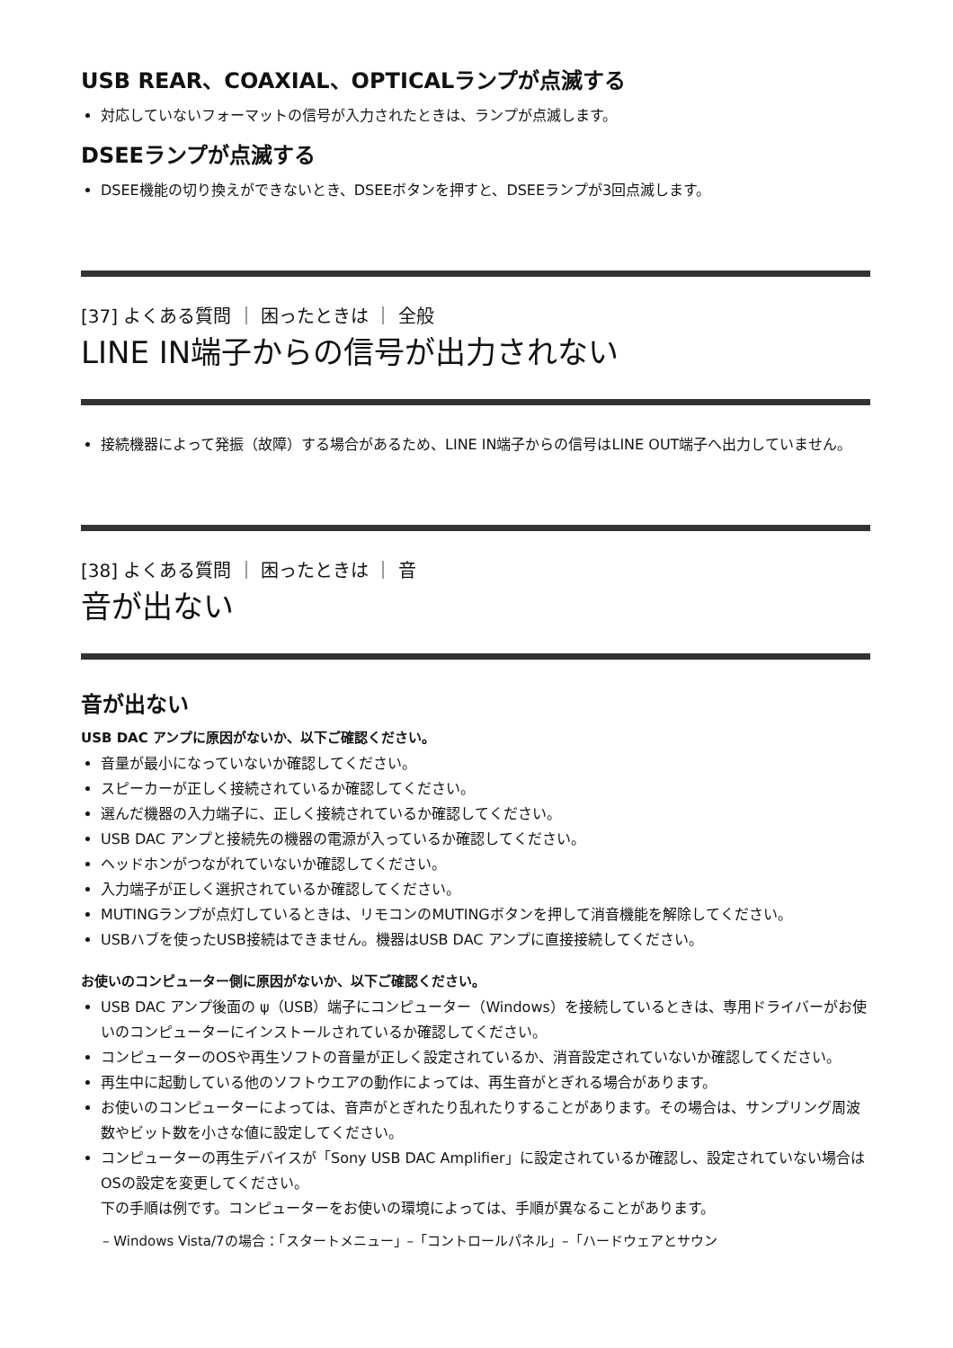USB REAR、COAXIAL、OPTICALランプが点滅する
対応していないフォーマットの信号が入力されたときは、ランプが点滅します。
DSEEランプが点滅する
DSEE機能の切り換えができないとき、DSEEボタンを押すと、DSEEランプが3回点滅します。
[37] よくある質問 ｜ 困ったときは ｜ 全般
LINE IN端子からの信号が出力されない
接続機器によって発振（故障）する場合があるため、LINE IN端子からの信号はLINE OUT端子へ出力していません。
[38] よくある質問 ｜ 困ったときは ｜ 音
音が出ない
音が出ない
USB DAC アンプに原因がないか、以下ご確認ください。
音量が最小になっていないか確認してください。
スピーカーが正しく接続されているか確認してください。
選んだ機器の入力端子に、正しく接続されているか確認してください。
USB DAC アンプと接続先の機器の電源が入っているか確認してください。
ヘッドホンがつながれていないか確認してください。
入力端子が正しく選択されているか確認してください。
MUTINGランプが点灯しているときは、リモコンのMUTINGボタンを押して消音機能を解除してください。
USBハブを使ったUSB接続はできません。機器はUSB DAC アンプに直接接続してください。
お使いのコンピューター側に原因がないか、以下ご確認ください。
USB DAC アンプ後面の ψ（USB）端子にコンピューター（Windows）を接続しているときは、専用ドライバーがお使いのコンピューターにインストールされているか確認してください。
コンピューターのOSや再生ソフトの音量が正しく設定されているか、消音設定されていないか確認してください。
再生中に起動している他のソフトウエアの動作によっては、再生音がとぎれる場合があります。
お使いのコンピューターによっては、音声がとぎれたり乱れたりすることがあります。その場合は、サンプリング周波数やビット数を小さな値に設定してください。
コンピューターの再生デバイスが「Sony USB DAC Amplifier」に設定されているか確認し、設定されていない場合はOSの設定を変更してください。
下の手順は例です。コンピューターをお使いの環境によっては、手順が異なることがあります。
– Windows Vista/7の場合：「スタートメニュー」–「コントロールパネル」–「ハードウェアとサウン